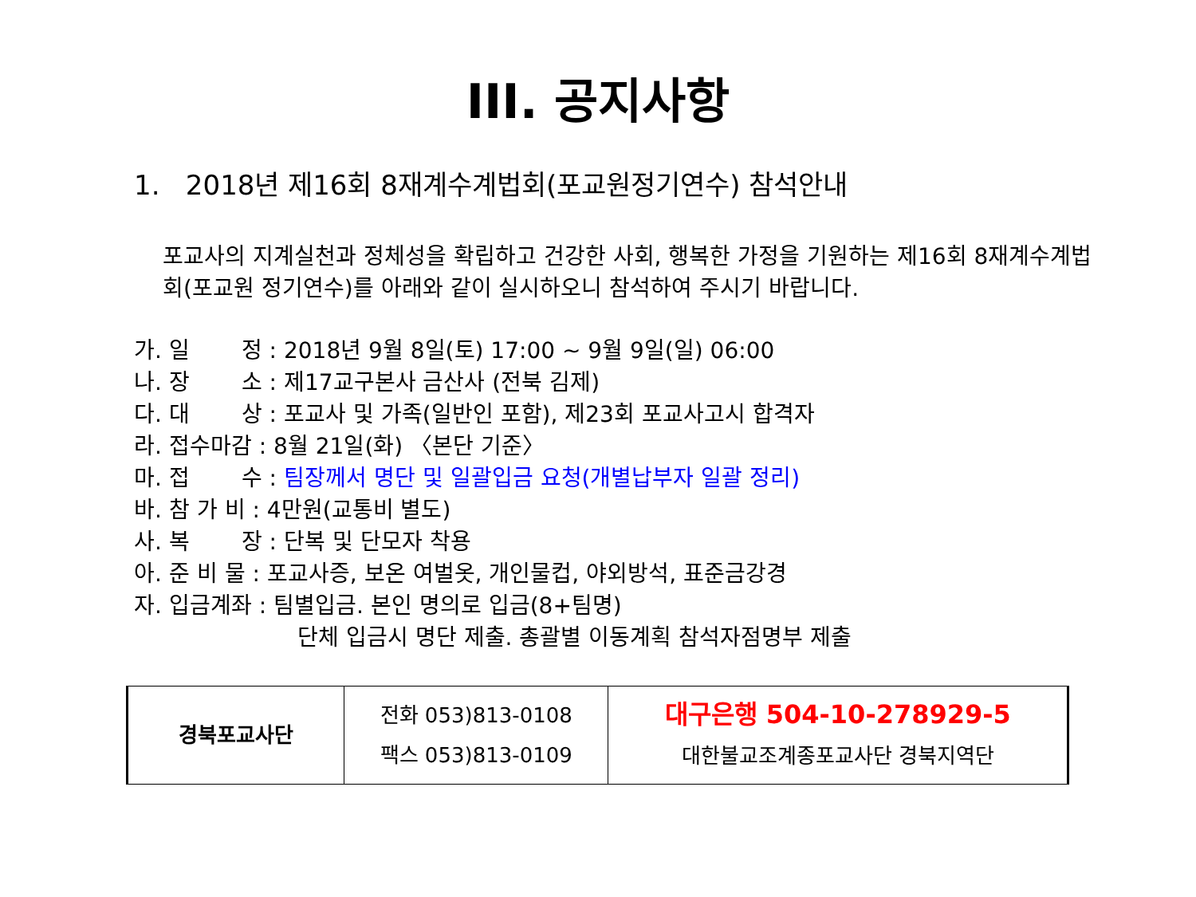III. 공지사항
1. 2018년 제16회 8재계수계법회(포교원정기연수) 참석안내
포교사의 지계실천과 정체성을 확립하고 건강한 사회, 행복한 가정을 기원하는 제16회 8재계수계법회(포교원 정기연수)를 아래와 같이 실시하오니 참석하여 주시기 바랍니다.
가. 일　　 정 : 2018년 9월 8일(토) 17:00 ~ 9월 9일(일) 06:00
나. 장　　 소 : 제17교구본사 금산사 (전북 김제)
다. 대　　 상 : 포교사 및 가족(일반인 포함), 제23회 포교사고시 합격자
라. 접수마감 : 8월 21일(화) 〈본단 기준〉
마. 접　　 수 : 팀장께서 명단 및 일괄입금 요청(개별납부자 일괄 정리)
바. 참 가 비 : 4만원(교통비 별도)
사. 복　　 장 : 단복 및 단모자 착용
아. 준 비 물 : 포교사증, 보온 여벌옷, 개인물컵, 야외방석, 표준금강경
자. 입금계좌 : 팀별입금. 본인 명의로 입금(8+팀명)
　　　　　　　 단체 입금시 명단 제출. 총괄별 이동계획 참석자점명부 제출
| 경북포교사단 | 전화 053)813-0108 팩스 053)813-0109 | 대구은행 504-10-278929-5 대한불교조계종포교사단 경북지역단 |